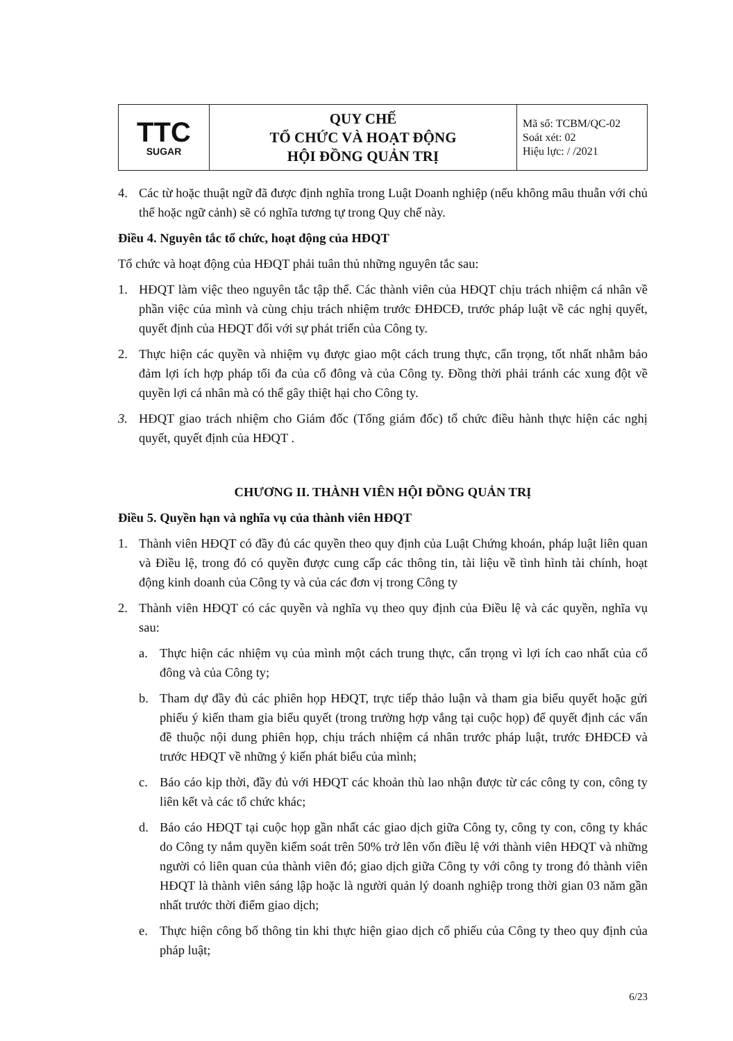| TTC SUGAR | QUY CHẾ TỔ CHỨC VÀ HOẠT ĐỘNG HỘI ĐỒNG QUẢN TRỊ | Mã số: TCBM/QC-02 Soát xét: 02 Hiệu lực: / /2021 |
4. Các từ hoặc thuật ngữ đã được định nghĩa trong Luật Doanh nghiệp (nếu không mâu thuẫn với chủ thể hoặc ngữ cảnh) sẽ có nghĩa tương tự trong Quy chế này.
Điều 4. Nguyên tắc tổ chức, hoạt động của HĐQT
Tổ chức và hoạt động của HĐQT phải tuân thủ những nguyên tắc sau:
1. HĐQT làm việc theo nguyên tắc tập thể. Các thành viên của HĐQT chịu trách nhiệm cá nhân về phần việc của mình và cùng chịu trách nhiệm trước ĐHĐCĐ, trước pháp luật về các nghị quyết, quyết định của HĐQT đối với sự phát triển của Công ty.
2. Thực hiện các quyền và nhiệm vụ được giao một cách trung thực, cẩn trọng, tốt nhất nhằm bảo đảm lợi ích hợp pháp tối đa của cổ đông và của Công ty. Đồng thời phải tránh các xung đột về quyền lợi cá nhân mà có thể gây thiệt hại cho Công ty.
3. HĐQT giao trách nhiệm cho Giám đốc (Tổng giám đốc) tổ chức điều hành thực hiện các nghị quyết, quyết định của HĐQT .
CHƯƠNG II. THÀNH VIÊN HỘI ĐỒNG QUẢN TRỊ
Điều 5. Quyền hạn và nghĩa vụ của thành viên HĐQT
1. Thành viên HĐQT có đầy đủ các quyền theo quy định của Luật Chứng khoán, pháp luật liên quan và Điều lệ, trong đó có quyền được cung cấp các thông tin, tài liệu về tình hình tài chính, hoạt động kinh doanh của Công ty và của các đơn vị trong Công ty
2. Thành viên HĐQT có các quyền và nghĩa vụ theo quy định của Điều lệ và các quyền, nghĩa vụ sau:
a. Thực hiện các nhiệm vụ của mình một cách trung thực, cẩn trọng vì lợi ích cao nhất của cổ đông và của Công ty;
b. Tham dự đầy đủ các phiên họp HĐQT, trực tiếp thảo luận và tham gia biểu quyết hoặc gửi phiếu ý kiến tham gia biểu quyết (trong trường hợp vắng tại cuộc họp) để quyết định các vấn đề thuộc nội dung phiên họp, chịu trách nhiệm cá nhân trước pháp luật, trước ĐHĐCĐ và trước HĐQT về những ý kiến phát biểu của mình;
c. Báo cáo kịp thời, đầy đủ với HĐQT các khoản thù lao nhận được từ các công ty con, công ty liên kết và các tổ chức khác;
d. Báo cáo HĐQT tại cuộc họp gần nhất các giao dịch giữa Công ty, công ty con, công ty khác do Công ty nắm quyền kiểm soát trên 50% trở lên vốn điều lệ với thành viên HĐQT và những người có liên quan của thành viên đó; giao dịch giữa Công ty với công ty trong đó thành viên HĐQT là thành viên sáng lập hoặc là người quản lý doanh nghiệp trong thời gian 03 năm gần nhất trước thời điểm giao dịch;
e. Thực hiện công bố thông tin khi thực hiện giao dịch cổ phiếu của Công ty theo quy định của pháp luật;
6/23